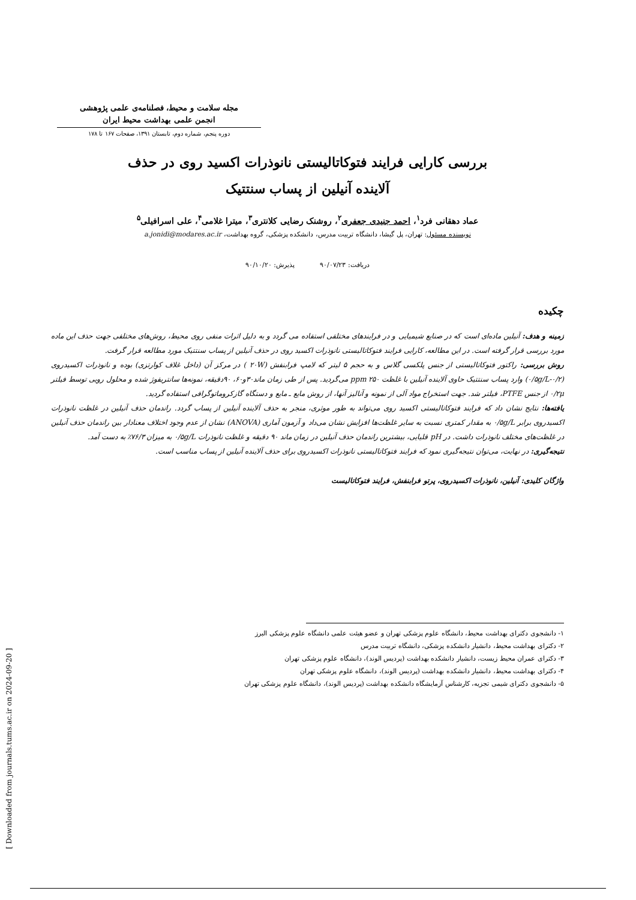[ Downloaded from journals.tums.ac.ir on 2024-09-20 ]
مجله سلامت و محیط، فصلنامه‌ی علمی پژوهشی
انجمن علمی بهداشت محیط ایران
دوره پنجم، شماره دوم، تابستان ۱۳۹۱، صفحات ۱۶۷ تا ۱۷۸
بررسی کارایی فرایند فتوکاتالیستی نانوذرات اکسید روی در حذف
آلاینده آنیلین از پساب سنتتیک
عماد دهقانی فرد<sup>۱</sup>، احمد جنیدی جعفری<sup>۲</sup>، روشنک رضایی کلانتری<sup>۳</sup>، میترا غلامی<sup>۴</sup>، علی اسرافیلی<sup>۵</sup>
نویسنده مسئول: تهران، پل گیشا، دانشگاه تربیت مدرس، دانشکده پزشکی، گروه بهداشت، a.jonidi@modares.ac.ir
دریافت: ۹۰/۰۷/۲۳ پذیرش: ۹۰/۱۰/۲۰
چکیده
زمینه و هدف: آنیلین ماده‌ای است که در صنایع شیمیایی و در فرایندهای مختلفی استفاده می گردد و به دلیل اثرات منفی روی محیط، روش‌های مختلفی جهت حذف این ماده مورد بررسی قرار گرفته است. در این مطالعه، کارایی فرایند فتوکاتالیستی نانوذرات اکسید روی در حذف آنیلین از پساب سنتتیک مورد مطالعه قرار گرفت.
روش بررسی: راکتور فتوکاتالیستی از جنس پلکسی گلاس و به حجم ۵ لیتر که لامپ فرابنفش (۲۰W ) در مرکز آن (داخل غلاف کوارتزی) بوده و نانوذرات اکسیدروی (۰/۵g/L-۰/۲) وارد پساب سنتتیک حاوی آلاینده آنیلین با غلظت ppm ۲۵۰ می‌گردید. پس از طی زمان ماند۳۰و۶۰، ۹۰دقیقه، نمونه‌ها سانتریفوژ شده و محلول رویی توسط فیلتر ۰/۲μ از جنس PTFE، فیلتر شد. جهت استخراج مواد آلی از نمونه و آنالیز آنها، از روش مایع ـ مایع و دستگاه گازکروماتوگرافی استفاده گردید.
یافته‌ها: نتایج نشان داد که فرایند فتوکاتالیستی اکسید روی می‌تواند به طور موثری، منجر به حذف آلاینده آنیلین از پساب گردد. راندمان حذف آنیلین در غلظت نانوذرات اکسیدروی برابر ۰/۵g/L به مقدار کمتری نسبت به سایر غلظت‌ها افزایش نشان می‌داد و آزمون آماری (ANOVA) نشان از عدم وجود اختلاف معنادار بین راندمان حذف آنیلین در غلظت‌های مختلف نانوذرات داشت. در pH قلیایی، بیشترین راندمان حذف آنیلین در زمان ماند ۹۰ دقیقه و غلظت نانوذرات ۰/۵g/L به میزان ۷۶/۳٪ به دست آمد.
نتیجه‌گیری: در نهایت، می‌توان نتیجه‌گیری نمود که فرایند فتوکاتالیستی نانوذرات اکسیدروی برای حذف آلاینده آنیلین از پساب مناسب است.
واژگان کلیدی: آنیلین، نانوذرات اکسیدروی، پرتو فرابنفش، فرایند فتوکاتالیست
۱- دانشجوی دکترای بهداشت محیط، دانشگاه علوم پزشکی تهران و عضو هیئت علمی دانشگاه علوم پزشکی البرز
۲- دکترای بهداشت محیط، دانشیار دانشکده پزشکی، دانشگاه تربیت مدرس
۳- دکترای عمران محیط زیست، دانشیار دانشکده بهداشت (پردیس الوند)، دانشگاه علوم پزشکی تهران
۴- دکترای بهداشت محیط، دانشیار دانشکده بهداشت (پردیس الوند)، دانشگاه علوم پزشکی تهران
۵- دانشجوی دکترای شیمی تجزیه، کارشناس آزمایشگاه دانشکده بهداشت (پردیس الوند)، دانشگاه علوم پزشکی تهران